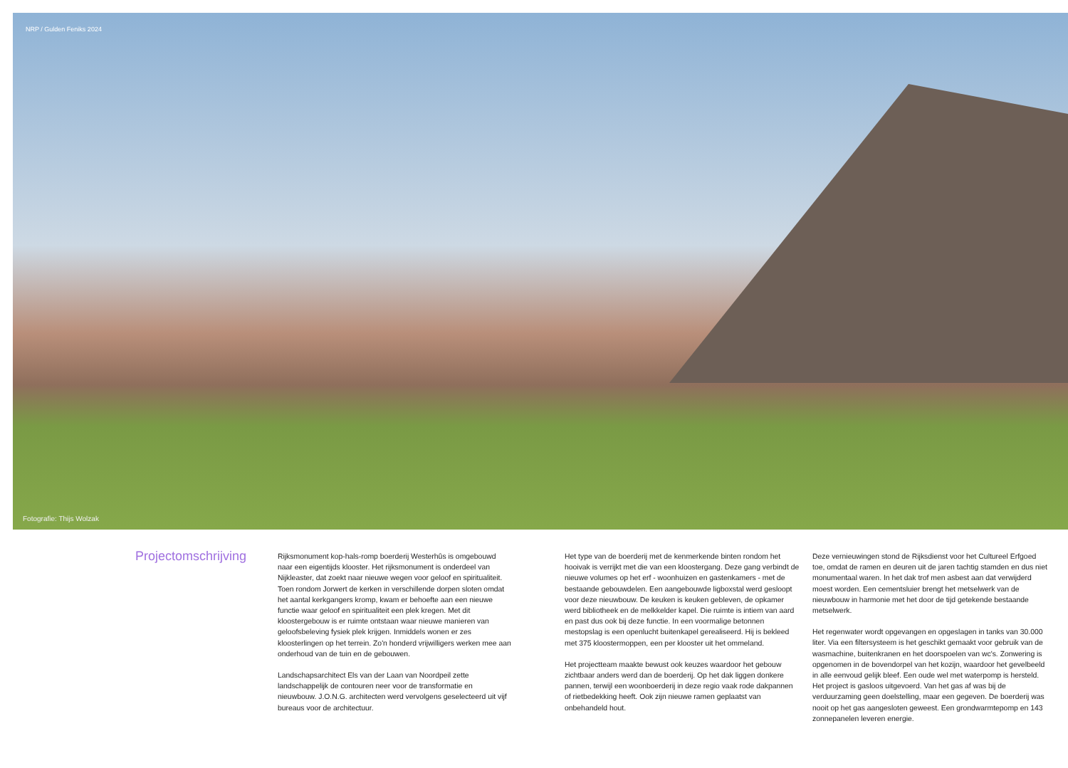NRP / Gulden Feniks 2024
Fotografie: Thijs Wolzak
Projectomschrijving
Rijksmonument kop-hals-romp boerderij Westerhûs is omgebouwd naar een eigentijds klooster. Het rijksmonument is onderdeel van Nijkleaster, dat zoekt naar nieuwe wegen voor geloof en spiritualiteit. Toen rondom Jorwert de kerken in verschillende dorpen sloten omdat het aantal kerkgangers kromp, kwam er behoefte aan een nieuwe functie waar geloof en spiritualiteit een plek kregen. Met dit kloostergebouw is er ruimte ontstaan waar nieuwe manieren van geloofsbeleving fysiek plek krijgen. Inmiddels wonen er zes kloosterlingen op het terrein. Zo'n honderd vrijwilligers werken mee aan onderhoud van de tuin en de gebouwen.
Landschapsarchitect Els van der Laan van Noordpeil zette landschappelijk de contouren neer voor de transformatie en nieuwbouw. J.O.N.G. architecten werd vervolgens geselecteerd uit vijf bureaus voor de architectuur.
Het type van de boerderij met de kenmerkende binten rondom het hooivak is verrijkt met die van een kloostergang. Deze gang verbindt de nieuwe volumes op het erf - woonhuizen en gastenkamers - met de bestaande gebouwdelen. Een aangebouwde ligboxstal werd gesloopt voor deze nieuwbouw. De keuken is keuken gebleven, de opkamer werd bibliotheek en de melkkelder kapel. Die ruimte is intiem van aard en past dus ook bij deze functie. In een voormalige betonnen mestopslag is een openlucht buitenkapel gerealiseerd. Hij is bekleed met 375 kloostermoppen, een per klooster uit het ommeland.
Het projectteam maakte bewust ook keuzes waardoor het gebouw zichtbaar anders werd dan de boerderij. Op het dak liggen donkere pannen, terwijl een woonboerderij in deze regio vaak rode dakpannen of rietbedekking heeft. Ook zijn nieuwe ramen geplaatst van onbehandeld hout.
Deze vernieuwingen stond de Rijksdienst voor het Cultureel Erfgoed toe, omdat de ramen en deuren uit de jaren tachtig stamden en dus niet monumentaal waren. In het dak trof men asbest aan dat verwijderd moest worden. Een cementsluier brengt het metselwerk van de nieuwbouw in harmonie met het door de tijd getekende bestaande metselwerk.
Het regenwater wordt opgevangen en opgeslagen in tanks van 30.000 liter. Via een filtersysteem is het geschikt gemaakt voor gebruik van de wasmachine, buitenkranen en het doorspoelen van wc's. Zonwering is opgenomen in de bovendorpel van het kozijn, waardoor het gevelbeeld in alle eenvoud gelijk bleef. Een oude wel met waterpomp is hersteld. Het project is gasloos uitgevoerd. Van het gas af was bij de verduurzaming geen doelstelling, maar een gegeven. De boerderij was nooit op het gas aangesloten geweest. Een grondwarmtepomp en 143 zonnepanelen leveren energie.